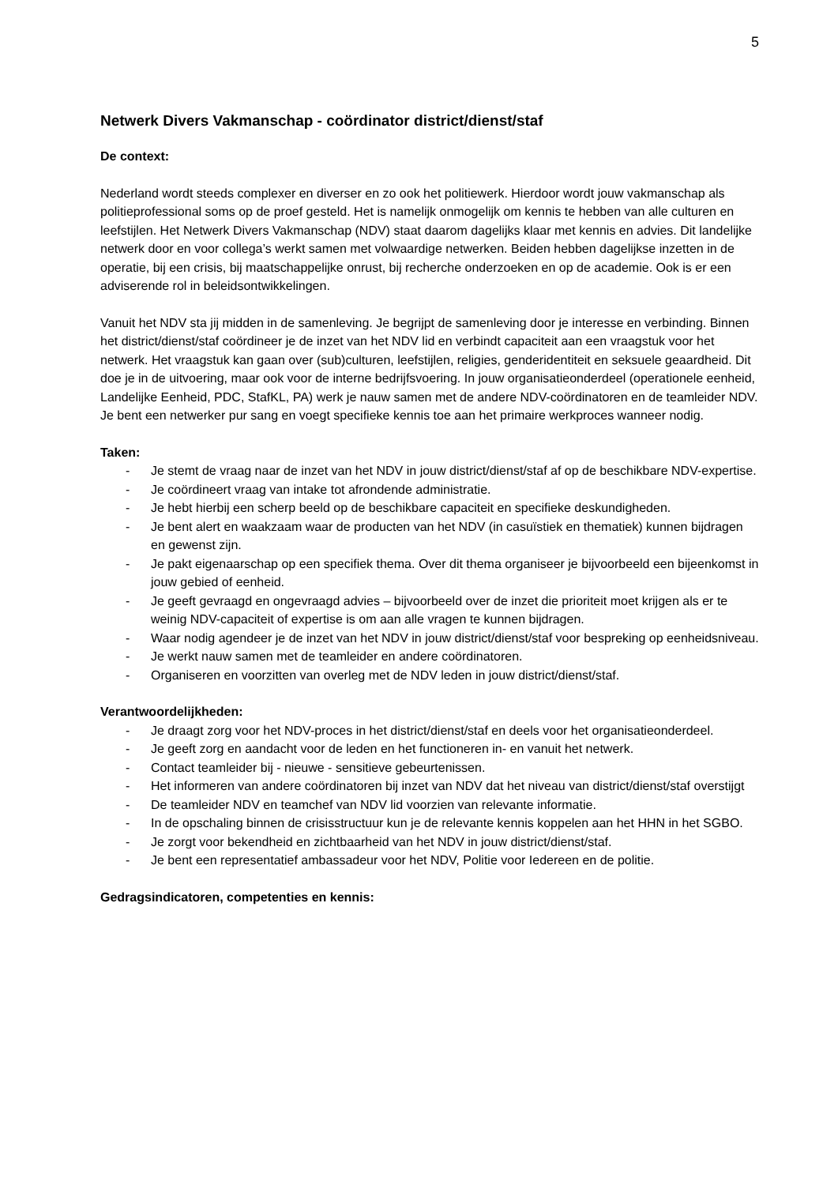5
Netwerk Divers Vakmanschap - coördinator district/dienst/staf
De context:
Nederland wordt steeds complexer en diverser en zo ook het politiewerk. Hierdoor wordt jouw vakmanschap als politieprofessional soms op de proef gesteld. Het is namelijk onmogelijk om kennis te hebben van alle culturen en leefstijlen. Het Netwerk Divers Vakmanschap (NDV) staat daarom dagelijks klaar met kennis en advies. Dit landelijke netwerk door en voor collega’s werkt samen met volwaardige netwerken. Beiden hebben dagelijkse inzetten in de operatie, bij een crisis, bij maatschappelijke onrust, bij recherche onderzoeken en op de academie. Ook is er een adviserende rol in beleidsontwikkelingen.
Vanuit het NDV sta jij midden in de samenleving. Je begrijpt de samenleving door je interesse en verbinding. Binnen het district/dienst/staf coördineer je de inzet van het NDV lid en verbindt capaciteit aan een vraagstuk voor het netwerk. Het vraagstuk kan gaan over (sub)culturen, leefstijlen, religies, genderidentiteit en seksuele geaardheid. Dit doe je in de uitvoering, maar ook voor de interne bedrijfsvoering. In jouw organisatieonderdeel (operationele eenheid, Landelijke Eenheid, PDC, StafKL, PA) werk je nauw samen met de andere NDV-coördinatoren en de teamleider NDV. Je bent een netwerker pur sang en voegt specifieke kennis toe aan het primaire werkproces wanneer nodig.
Taken:
- Je stemt de vraag naar de inzet van het NDV in jouw district/dienst/staf af op de beschikbare NDV-expertise.
- Je coördineert vraag van intake tot afrondende administratie.
- Je hebt hierbij een scherp beeld op de beschikbare capaciteit en specifieke deskundigheden.
- Je bent alert en waakzaam waar de producten van het NDV (in casuïstiek en thematiek) kunnen bijdragen en gewenst zijn.
- Je pakt eigenaarschap op een specifiek thema. Over dit thema organiseer je bijvoorbeeld een bijeenkomst in jouw gebied of eenheid.
- Je geeft gevraagd en ongevraagd advies – bijvoorbeeld over de inzet die prioriteit moet krijgen als er te weinig NDV-capaciteit of expertise is om aan alle vragen te kunnen bijdragen.
- Waar nodig agendeer je de inzet van het NDV in jouw district/dienst/staf voor bespreking op eenheidsniveau.
- Je werkt nauw samen met de teamleider en andere coördinatoren.
- Organiseren en voorzitten van overleg met de NDV leden in jouw district/dienst/staf.
Verantwoordelijkheden:
- Je draagt zorg voor het NDV-proces in het district/dienst/staf en deels voor het organisatieonderdeel.
- Je geeft zorg en aandacht voor de leden en het functioneren in- en vanuit het netwerk.
- Contact teamleider bij - nieuwe - sensitieve gebeurtenissen.
- Het informeren van andere coördinatoren bij inzet van NDV dat het niveau van district/dienst/staf overstijgt
- De teamleider NDV en teamchef van NDV lid voorzien van relevante informatie.
- In de opschaling binnen de crisisstructuur kun je de relevante kennis koppelen aan het HHN in het SGBO.
- Je zorgt voor bekendheid en zichtbaarheid van het NDV in jouw district/dienst/staf.
- Je bent een representatief ambassadeur voor het NDV, Politie voor Iedereen en de politie.
Gedragsindicatoren, competenties en kennis: